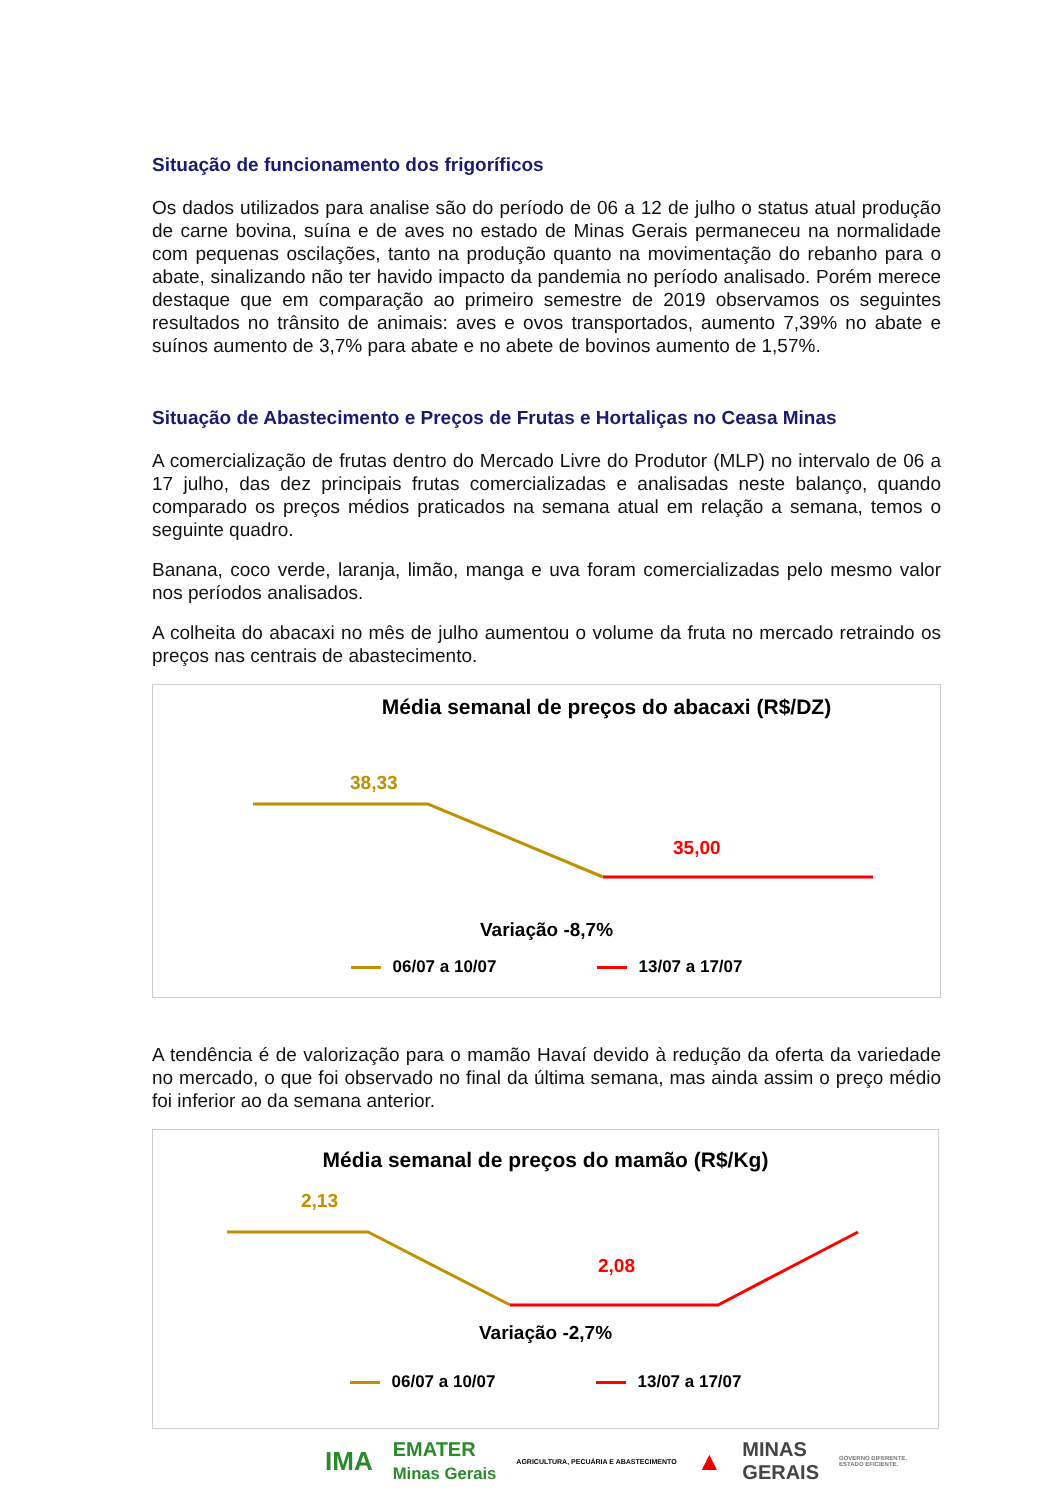Situação de funcionamento dos frigoríficos
Os dados utilizados para analise são do período de 06 a 12 de julho o status atual produção de carne bovina, suína e de aves no estado de Minas Gerais permaneceu na normalidade com pequenas oscilações, tanto na produção quanto na movimentação do rebanho para o abate, sinalizando não ter havido impacto da pandemia no período analisado. Porém merece destaque que em comparação ao primeiro semestre de 2019 observamos os seguintes resultados no trânsito de animais: aves e ovos transportados, aumento 7,39% no abate e suínos aumento de 3,7% para abate e no abete de bovinos aumento de 1,57%.
Situação de Abastecimento e Preços de Frutas e Hortaliças no Ceasa Minas
A comercialização de frutas dentro do Mercado Livre do Produtor (MLP) no intervalo de 06 a 17 julho, das dez principais frutas comercializadas e analisadas neste balanço, quando comparado os preços médios praticados na semana atual em relação a semana, temos o seguinte quadro.
Banana, coco verde, laranja, limão, manga e uva foram comercializadas pelo mesmo valor nos períodos analisados.
A colheita do abacaxi no mês de julho aumentou o volume da fruta no mercado retraindo os preços nas centrais de abastecimento.
Média semanal de preços do abacaxi (R$/DZ)
38,33
35,00
Variação -8,7%
06/07 a 10/07 13/07 a 17/07
A tendência é de valorização para o mamão Havaí devido à redução da oferta da variedade no mercado, o que foi observado no final da última semana, mas ainda assim o preço médio foi inferior ao da semana anterior.
Média semanal de preços do mamão (R$/Kg)
2,13
2,08
Variação -2,7%
06/07 a 10/07 13/07 a 17/07
IMA EMATER
Minas Gerais AGRICULTURA, PECUÁRIA E ABASTECIMENTO ▲ MINAS
GERAIS GOVERNO DIFERENTE.
ESTADO EFICIENTE.